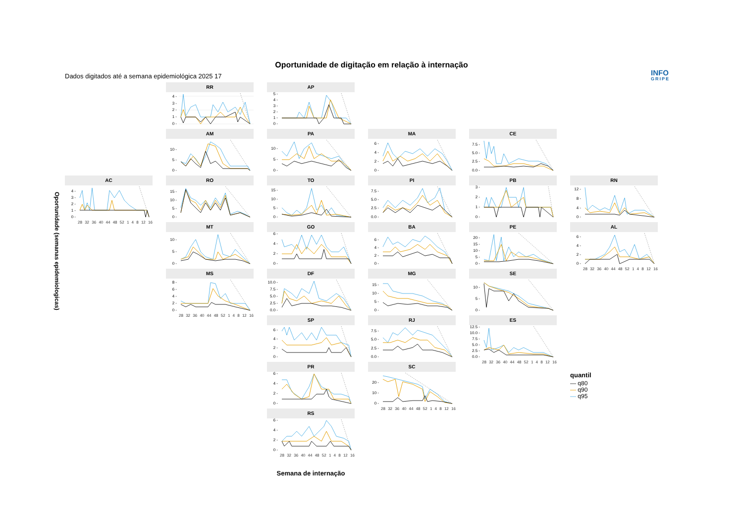Oportunidade de digitação em relação à internação
Dados digitados até a semana epidemiológica 2025 17 INFO
GRIPE
Oportunidade (semanas epidemiologicas)
RR
0 -
1 -
2 -
3 -
4 -
AP
0 -
1 -
2 -
3 -
4 -
5 -
AM
0 -
5 -
10 -
PA
0 -
5 -
10 -
MA
0 -
2 -
4 -
6 -
CE
0.0 -
2.5 -
5.0 -
7.5 -
AC
0 -
1 -
2 -
3 -
4 -
28 32 36 40 44 48 52 1 4 8 12 16
RO
0 -
5 -
10 -
15 -
TO
0 -
5 -
10 -
15 -
PI
0.0 -
2.5 -
5.0 -
7.5 -
PB
0 -
1 -
2 -
3 -
RN
0 -
4 -
8 -
12 -
MT
0 -
5 -
10 -
GO
0 -
2 -
4 -
6 -
BA
0 -
2 -
4 -
6 -
PE
0 -
5 -
10 -
15 -
20 -
AL
0 -
2 -
4 -
6 -
28 32 36 40 44 48 52 1 4 8 12 16
MS
0 -
2 -
4 -
6 -
8 -
28 32 36 40 44 48 52 1 4 8 12 16
DF
0.0 -
2.5 -
5.0 -
7.5 -
10.0 -
MG
0 -
5 -
10 -
15 -
SE
0 -
5 -
10 -
SP
0 -
2 -
4 -
6 -
RJ
0.0 -
2.5 -
5.0 -
7.5 -
ES
0.0 -
2.5 -
5.0 -
7.5 -
10.0 -
12.5 -
28 32 36 40 44 48 52 1 4 8 12 16
PR
0 -
2 -
4 -
6 -
SC
0 -
10 -
20 -
28 32 36 40 44 48 52 1 4 8 12 16
quantil
— q80
— q90
— q95
RS
0 -
2 -
4 -
6 -
28 32 36 40 44 48 52 1 4 8 12 16
Semana de internação